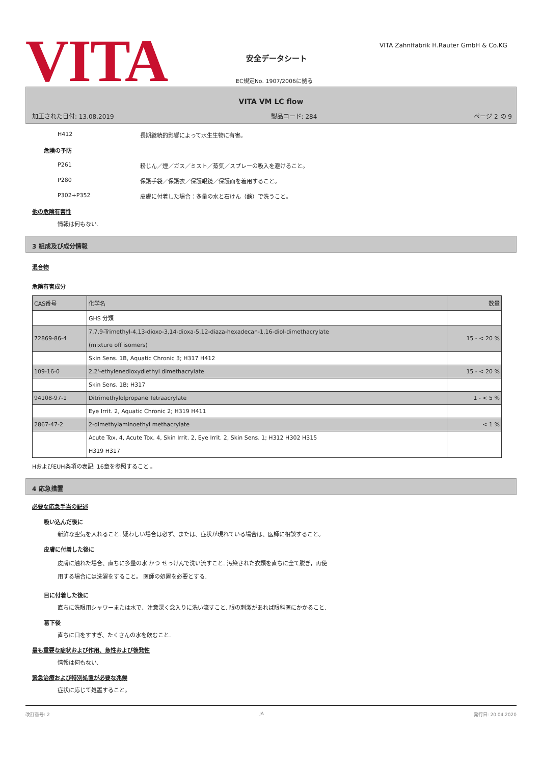VITA 安全データシート
VITA Zahnffabrik H.Rauter GmbH & Co.KG
EC規定No. 1907/2006に拠る
VITA VM LC flow
加工された日付: 13.08.2019 製品コード: 284 ページ 2 の 9
H412 長期継続的影響によって水生生物に有害。
危険の予防
P261 粉じん／煙／ガス／ミスト／蒸気／スプレーの吸入を避けること。
P280 保護手袋／保護衣／保護眼鏡／保護面を着用すること。
P302+P352 皮膚に付着した場合：多量の水と石けん（鹸）で洗うこと。
他の危険有害性
情報は何もない.
3 組成及び成分情報
混合物
危険有害成分
| CAS番号 | 化学名 | 数量 |
| --- | --- | --- |
| | GHS 分類 | |
| 72869-86-4 | 7,7,9-Trimethyl-4,13-dioxo-3,14-dioxa-5,12-diaza-hexadecan-1,16-diol-dimethacrylate (mixture off isomers) | 15 - < 20 % |
| | Skin Sens. 1B, Aquatic Chronic 3; H317 H412 | |
| 109-16-0 | 2,2'-ethylenedioxydiethyl dimethacrylate | 15 - < 20 % |
| | Skin Sens. 1B; H317 | |
| 94108-97-1 | Ditrimethylolpropane Tetraacrylate | 1 - < 5 % |
| | Eye Irrit. 2, Aquatic Chronic 2; H319 H411 | |
| 2867-47-2 | 2-dimethylaminoethyl methacrylate | < 1 % |
| | Acute Tox. 4, Acute Tox. 4, Skin Irrit. 2, Eye Irrit. 2, Skin Sens. 1; H312 H302 H315 H319 H317 | |
HおよびEUH条項の表記: 16章を参照すること 。
4 応急措置
必要な応急手当の記述
吸い込んだ後に
新鮮な空気を入れること. 疑わしい場合は必ず、または、症状が現れている場合は、医師に相談すること。
皮膚に付着した後に
皮膚に触れた場合、直ちに多量の水 かつ せっけんで洗い流すこと. 汚染された衣類を直ちに全て脱ぎ，再使
用する場合には洗濯をすること。 医師の処置を必要とする.
目に付着した後に
直ちに洗眼用シャワーまたは水で、注意深く念入りに洗い流すこと. 眼の刺激があれば眼科医にかかること.
葛下後
直ちに口をすすぎ、たくさんの水を飲むこと.
最も重要な症状および作用、急性および後発性
情報は何もない.
緊急治療および特別処置が必要な兆候
症状に応じて処置すること。
改訂番号: 2 JA 発行日: 20.04.2020